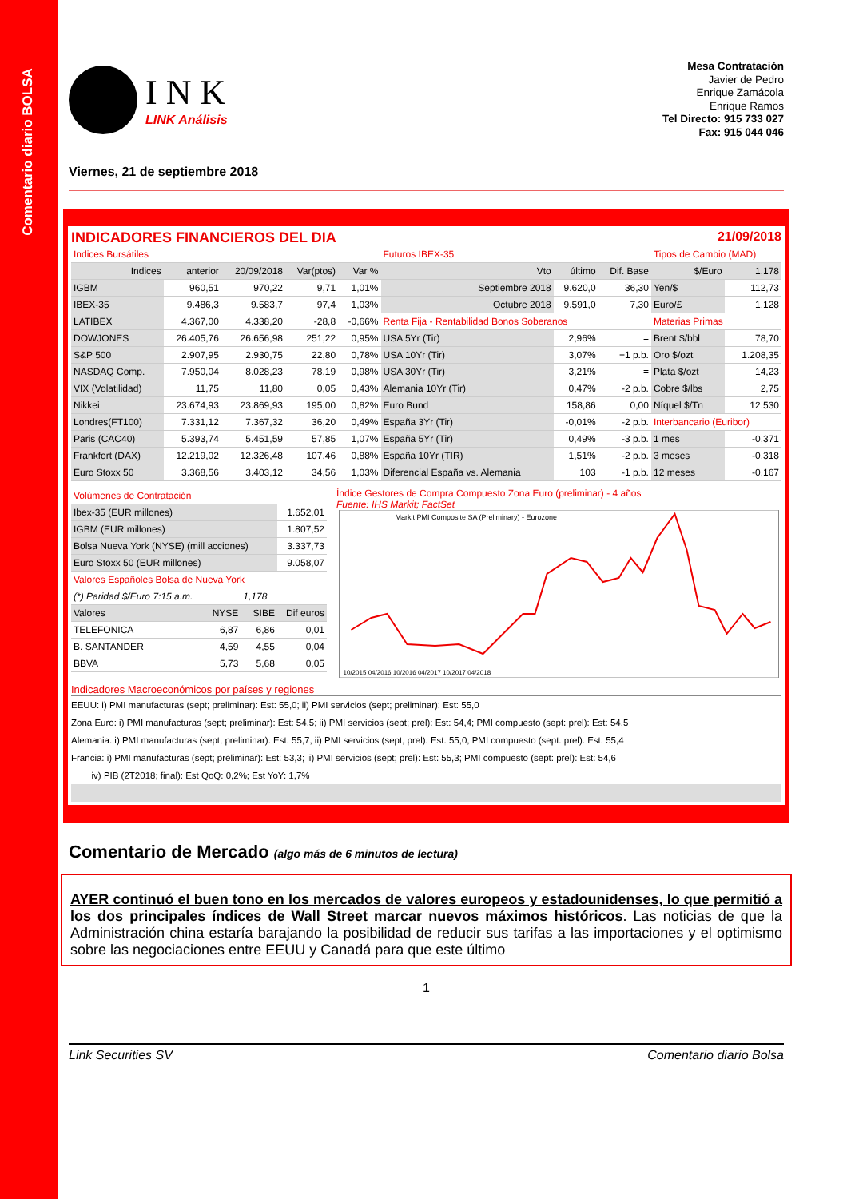Comentario diario BOLSA
I N K
LINK Análisis
Mesa Contratación
Javier de Pedro
Enrique Zamácola
Enrique Ramos
Tel Directo: 915 733 027
Fax: 915 044 046
Viernes, 21 de septiembre 2018
INDICADORES FINANCIEROS DEL DIA 21/09/2018
| Indices Bursátiles | | | | | Futuros IBEX-35 | | | Tipos de Cambio (MAD) | |
| Indices | anterior | 20/09/2018 | Var(ptos) | Var % | Vto | último | Dif. Base | $/Euro | 1,178 |
| IGBM | 960,51 | 970,22 | 9,71 | 1,01% | Septiembre 2018 | 9.620,0 | 36,30 | Yen/$ | 112,73 |
| IBEX-35 | 9.486,3 | 9.583,7 | 97,4 | 1,03% | Octubre 2018 | 9.591,0 | 7,30 | Euro/£ | 1,128 |
| LATIBEX | 4.367,00 | 4.338,20 | -28,8 | -0,66% | Renta Fija - Rentabilidad Bonos Soberanos | | | Materias Primas | |
| DOWJONES | 26.405,76 | 26.656,98 | 251,22 | 0,95% | USA 5Yr (Tir) | 2,96% | = | Brent $/bbl | 78,70 |
| S&P 500 | 2.907,95 | 2.930,75 | 22,80 | 0,78% | USA 10Yr (Tir) | 3,07% | +1 p.b. | Oro $/ozt | 1.208,35 |
| NASDAQ Comp. | 7.950,04 | 8.028,23 | 78,19 | 0,98% | USA 30Yr (Tir) | 3,21% | = | Plata $/ozt | 14,23 |
| VIX (Volatilidad) | 11,75 | 11,80 | 0,05 | 0,43% | Alemania 10Yr (Tir) | 0,47% | -2 p.b. | Cobre $/lbs | 2,75 |
| Nikkei | 23.674,93 | 23.869,93 | 195,00 | 0,82% | Euro Bund | 158,86 | 0,00 | Níquel $/Tn | 12.530 |
| Londres(FT100) | 7.331,12 | 7.367,32 | 36,20 | 0,49% | España 3Yr (Tir) | -0,01% | -2 p.b. | Interbancario (Euribor) | |
| Paris (CAC40) | 5.393,74 | 5.451,59 | 57,85 | 1,07% | España 5Yr (Tir) | 0,49% | -3 p.b. | 1 mes | -0,371 |
| Frankfort (DAX) | 12.219,02 | 12.326,48 | 107,46 | 0,88% | España 10Yr (TIR) | 1,51% | -2 p.b. | 3 meses | -0,318 |
| Euro Stoxx 50 | 3.368,56 | 3.403,12 | 34,56 | 1,03% | Diferencial España vs. Alemania | 103 | -1 p.b. | 12 meses | -0,167 |
| Volúmenes de Contratación | | | |
| Ibex-35 (EUR millones) | | | 1.652,01 |
| IGBM (EUR millones) | | | 1.807,52 |
| Bolsa Nueva York (NYSE) (mill acciones) | | | 3.337,73 |
| Euro Stoxx 50 (EUR millones) | | | 9.058,07 |
| Valores Españoles Bolsa de Nueva York | | | |
| (*) Paridad $/Euro 7:15 a.m. | | 1,178 | |
| Valores | NYSE | SIBE | Dif euros |
| TELEFONICA | 6,87 | 6,86 | 0,01 |
| B. SANTANDER | 4,59 | 4,55 | 0,04 |
| BBVA | 5,73 | 5,68 | 0,05 |
Índice Gestores de Compra Compuesto Zona Euro (preliminar) - 4 años
Fuente: IHS Markit; FactSet
Markit PMI Composite SA (Preliminary) - Eurozone
10/2015 04/2016 10/2016 04/2017 10/2017 04/2018
Indicadores Macroeconómicos por países y regiones
EEUU: i) PMI manufacturas (sept; preliminar): Est: 55,0; ii) PMI servicios (sept; preliminar): Est: 55,0
Zona Euro: i) PMI manufacturas (sept; preliminar): Est: 54,5; ii) PMI servicios (sept; prel): Est: 54,4; PMI compuesto (sept: prel): Est: 54,5
Alemania: i) PMI manufacturas (sept; preliminar): Est: 55,7; ii) PMI servicios (sept; prel): Est: 55,0; PMI compuesto (sept: prel): Est: 55,4
Francia: i) PMI manufacturas (sept; preliminar): Est: 53,3; ii) PMI servicios (sept; prel): Est: 55,3; PMI compuesto (sept: prel): Est: 54,6
iv) PIB (2T2018; final): Est QoQ: 0,2%; Est YoY: 1,7%
Comentario de Mercado (algo más de 6 minutos de lectura)
AYER continuó el buen tono en los mercados de valores europeos y estadounidenses, lo que permitió a los dos principales índices de Wall Street marcar nuevos máximos históricos. Las noticias de que la Administración china estaría barajando la posibilidad de reducir sus tarifas a las importaciones y el optimismo sobre las negociaciones entre EEUU y Canadá para que este último
1
Link Securities SV Comentario diario Bolsa